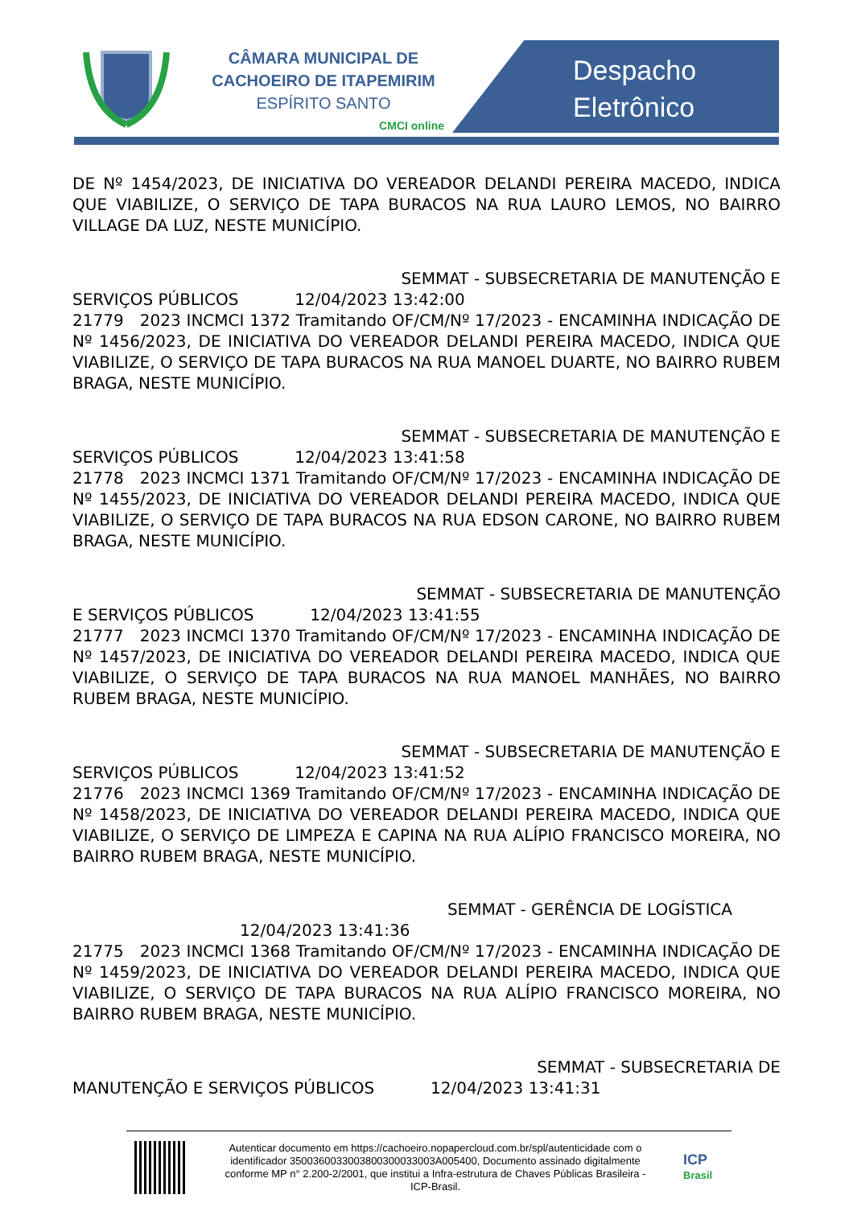CÂMARA MUNICIPAL DE
CACHOEIRO DE ITAPEMIRIM
ESPÍRITO SANTO
CMCI online
Despacho
Eletrônico
DE Nº 1454/2023, DE INICIATIVA DO VEREADOR DELANDI PEREIRA MACEDO, INDICA QUE VIABILIZE, O SERVIÇO DE TAPA BURACOS NA RUA LAURO LEMOS, NO BAIRRO VILLAGE DA LUZ, NESTE MUNICÍPIO.
SEMMAT - SUBSECRETARIA DE MANUTENÇÃO E
SERVIÇOS PÚBLICOS 12/04/2023 13:42:00
21779 2023 INCMCI 1372 Tramitando OF/CM/Nº 17/2023 - ENCAMINHA INDICAÇÃO DE Nº 1456/2023, DE INICIATIVA DO VEREADOR DELANDI PEREIRA MACEDO, INDICA QUE VIABILIZE, O SERVIÇO DE TAPA BURACOS NA RUA MANOEL DUARTE, NO BAIRRO RUBEM BRAGA, NESTE MUNICÍPIO.
SEMMAT - SUBSECRETARIA DE MANUTENÇÃO E
SERVIÇOS PÚBLICOS 12/04/2023 13:41:58
21778 2023 INCMCI 1371 Tramitando OF/CM/Nº 17/2023 - ENCAMINHA INDICAÇÃO DE Nº 1455/2023, DE INICIATIVA DO VEREADOR DELANDI PEREIRA MACEDO, INDICA QUE VIABILIZE, O SERVIÇO DE TAPA BURACOS NA RUA EDSON CARONE, NO BAIRRO RUBEM BRAGA, NESTE MUNICÍPIO.
SEMMAT - SUBSECRETARIA DE MANUTENÇÃO
E SERVIÇOS PÚBLICOS 12/04/2023 13:41:55
21777 2023 INCMCI 1370 Tramitando OF/CM/Nº 17/2023 - ENCAMINHA INDICAÇÃO DE Nº 1457/2023, DE INICIATIVA DO VEREADOR DELANDI PEREIRA MACEDO, INDICA QUE VIABILIZE, O SERVIÇO DE TAPA BURACOS NA RUA MANOEL MANHÃES, NO BAIRRO RUBEM BRAGA, NESTE MUNICÍPIO.
SEMMAT - SUBSECRETARIA DE MANUTENÇÃO E
SERVIÇOS PÚBLICOS 12/04/2023 13:41:52
21776 2023 INCMCI 1369 Tramitando OF/CM/Nº 17/2023 - ENCAMINHA INDICAÇÃO DE Nº 1458/2023, DE INICIATIVA DO VEREADOR DELANDI PEREIRA MACEDO, INDICA QUE VIABILIZE, O SERVIÇO DE LIMPEZA E CAPINA NA RUA ALÍPIO FRANCISCO MOREIRA, NO BAIRRO RUBEM BRAGA, NESTE MUNICÍPIO.
SEMMAT - GERÊNCIA DE LOGÍSTICA
12/04/2023 13:41:36
21775 2023 INCMCI 1368 Tramitando OF/CM/Nº 17/2023 - ENCAMINHA INDICAÇÃO DE Nº 1459/2023, DE INICIATIVA DO VEREADOR DELANDI PEREIRA MACEDO, INDICA QUE VIABILIZE, O SERVIÇO DE TAPA BURACOS NA RUA ALÍPIO FRANCISCO MOREIRA, NO BAIRRO RUBEM BRAGA, NESTE MUNICÍPIO.
SEMMAT - SUBSECRETARIA DE
MANUTENÇÃO E SERVIÇOS PÚBLICOS 12/04/2023 13:41:31
Autenticar documento em https://cachoeiro.nopapercloud.com.br/spl/autenticidade com o identificador 3500360033003800300033003A005400, Documento assinado digitalmente conforme MP n° 2.200-2/2001, que institui a Infra-estrutura de Chaves Públicas Brasileira - ICP-Brasil.
ICP
Brasil